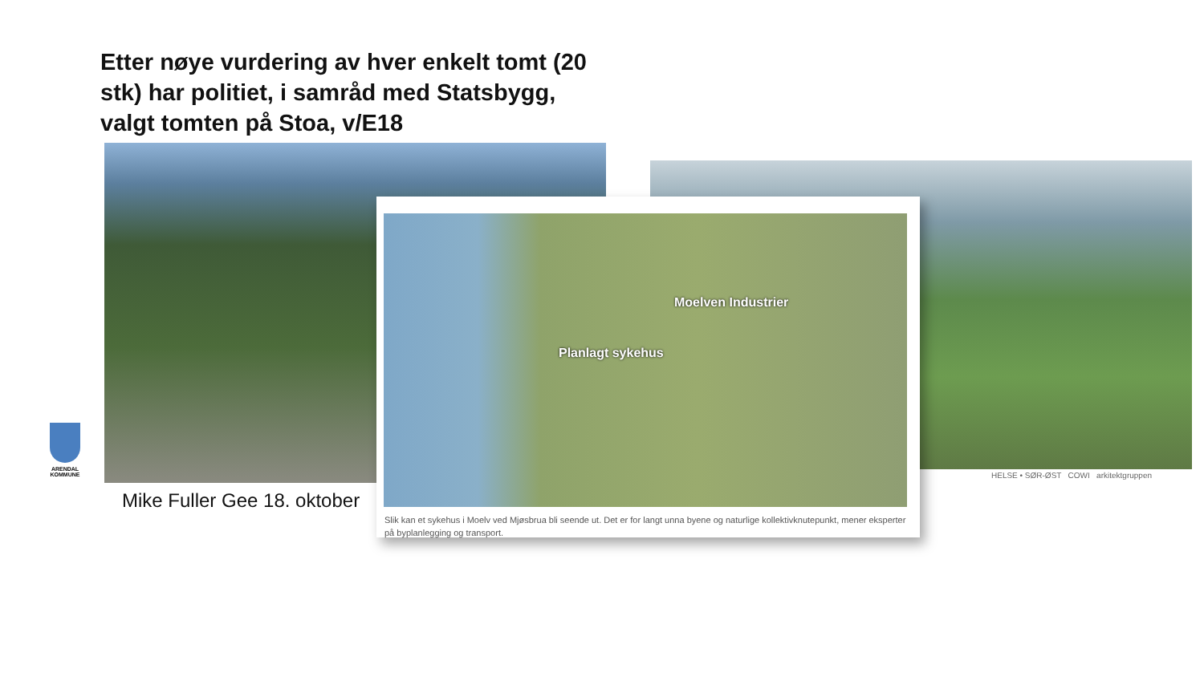Etter nøye vurdering av hver enkelt tomt (20 stk) har politiet, i samråd med Statsbygg, valgt tomten på Stoa, v/E18
HELSE • SØR-ØST COWI arkitektgruppen
ARENDAL KOMMUNE
Mike Fuller Gee 18. oktober
Moelven Industrier
Planlagt sykehus
Slik kan et sykehus i Moelv ved Mjøsbrua bli seende ut. Det er for langt unna byene og naturlige kollektivknutepunkt, mener eksperter på byplanlegging og transport.